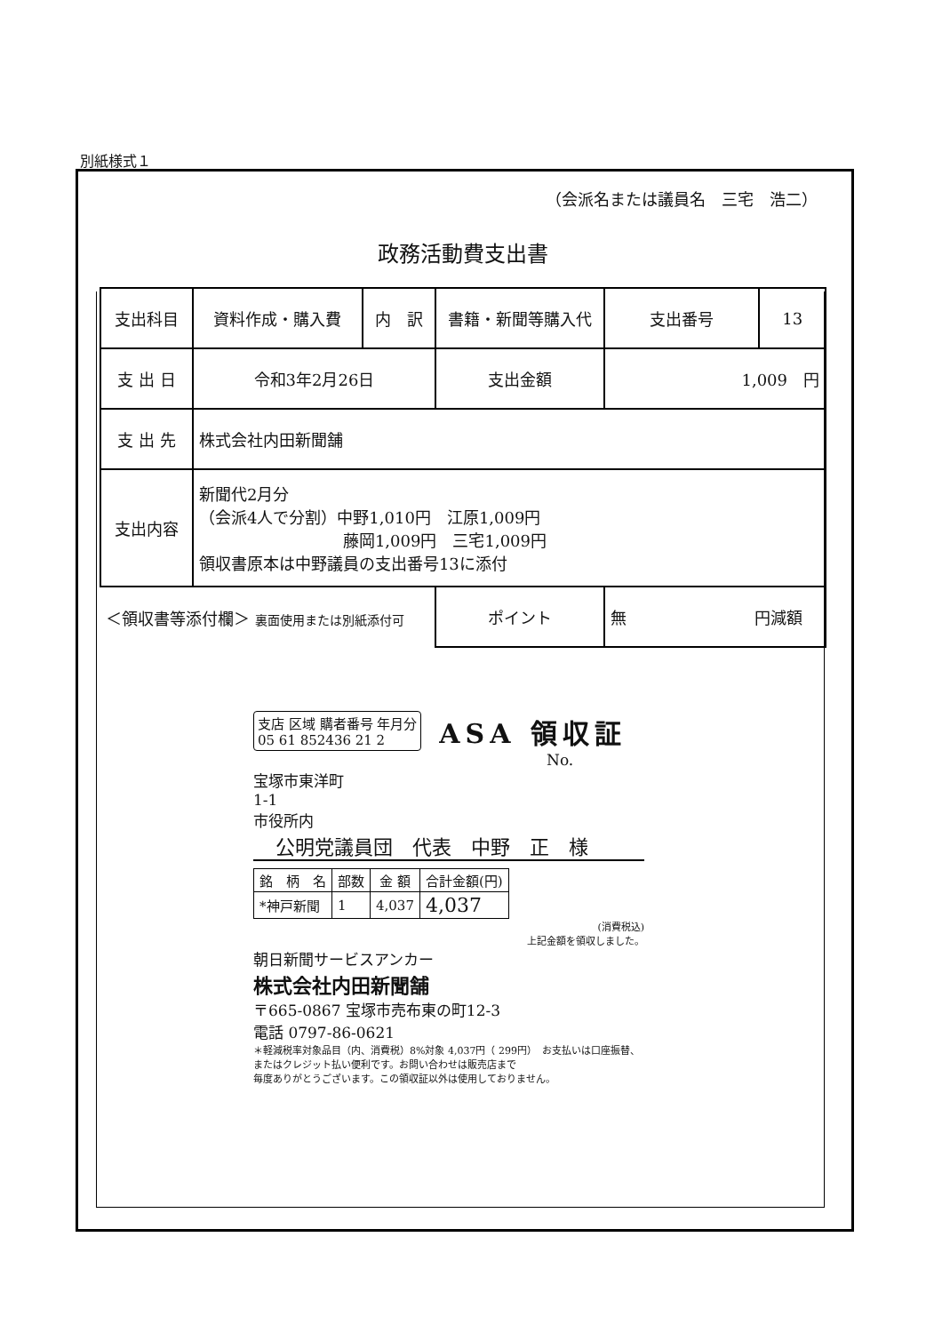別紙様式１
（会派名または議員名　三宅　浩二）
政務活動費支出書
| 支出科目 | 資料作成・購入費 | 内 訳 | 書籍・新聞等購入代 | 支出番号 | 13 |
| 支 出 日 | 令和3年2月26日 | | 支出金額 | 1,009 円 | |
| 支 出 先 | 株式会社内田新聞舗 | | | | |
| 支出内容 | 新聞代2月分 （会派4人で分割）中野1,010円 江原1,009円 藤岡1,009円 三宅1,009円 領収書原本は中野議員の支出番号13に添付 | | | | |
| ＜領収書等添付欄＞ 裏面使用または別紙添付可 | | | ポイント | 無 円減額 | |
支店 区域 購者番号 年月分
05 61 852436 21 2
ASA 領収証
No.
宝塚市東洋町
1-1
市役所内
公明党議員団　代表　中野　正　様
| 銘 柄 名 | 部数 | 金 額 | 合計金額(円) |
| --- | --- | --- | --- |
| *神戸新聞 | 1 | 4,037 | 4,037 |
(消費税込)
上記金額を領収しました。
朝日新聞サービスアンカー
株式会社内田新聞舗
〒665-0867 宝塚市売布東の町12-3
電話 0797-86-0621
＊軽減税率対象品目（内、消費税）8%対象 4,037円（ 299円）　お支払いは口座振替、またはクレジット払い便利です。お問い合わせは販売店まで
毎度ありがとうございます。この領収証以外は使用しておりません。